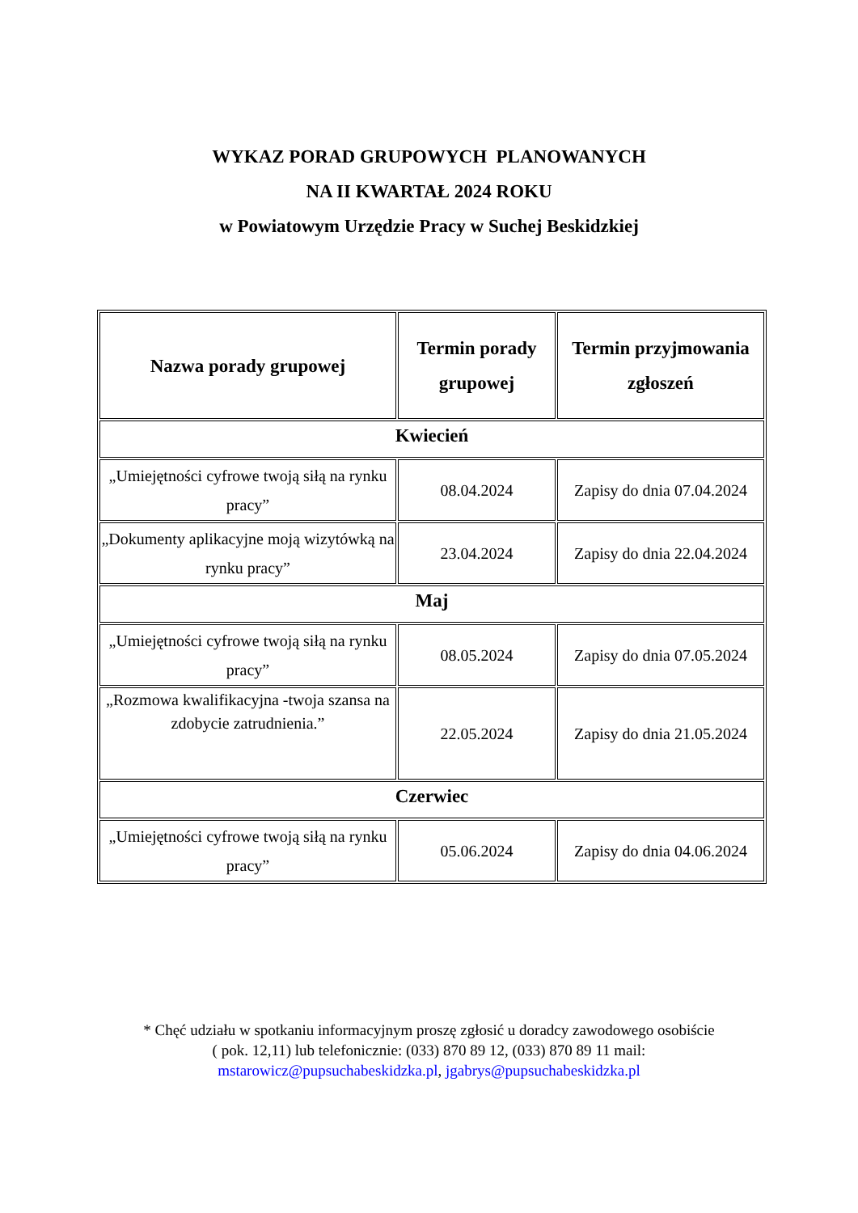WYKAZ PORAD GRUPOWYCH PLANOWANYCH
NA II KWARTAŁ 2024 ROKU
w Powiatowym Urzędzie Pracy w Suchej Beskidzkiej
| Nazwa porady grupowej | Termin porady grupowej | Termin przyjmowania zgłoszeń |
| --- | --- | --- |
| Kwiecień | | |
| „Umiejętności cyfrowe twoją siłą na rynku pracy” | 08.04.2024 | Zapisy do dnia 07.04.2024 |
| „Dokumenty aplikacyjne moją wizytówką na rynku pracy” | 23.04.2024 | Zapisy do dnia 22.04.2024 |
| Maj | | |
| „Umiejętności cyfrowe twoją siłą na rynku pracy” | 08.05.2024 | Zapisy do dnia 07.05.2024 |
| „Rozmowa kwalifikacyjna -twoja szansa na zdobycie zatrudnienia.” | 22.05.2024 | Zapisy do dnia 21.05.2024 |
| Czerwiec | | |
| „Umiejętności cyfrowe twoją siłą na rynku pracy” | 05.06.2024 | Zapisy do dnia 04.06.2024 |
* Chęć udziału w spotkaniu informacyjnym proszę zgłosić u doradcy zawodowego osobiście
( pok. 12,11) lub telefonicznie: (033) 870 89 12, (033) 870 89 11 mail:
mstarowicz@pupsuchabeskidzka.pl, jgabrys@pupsuchabeskidzka.pl